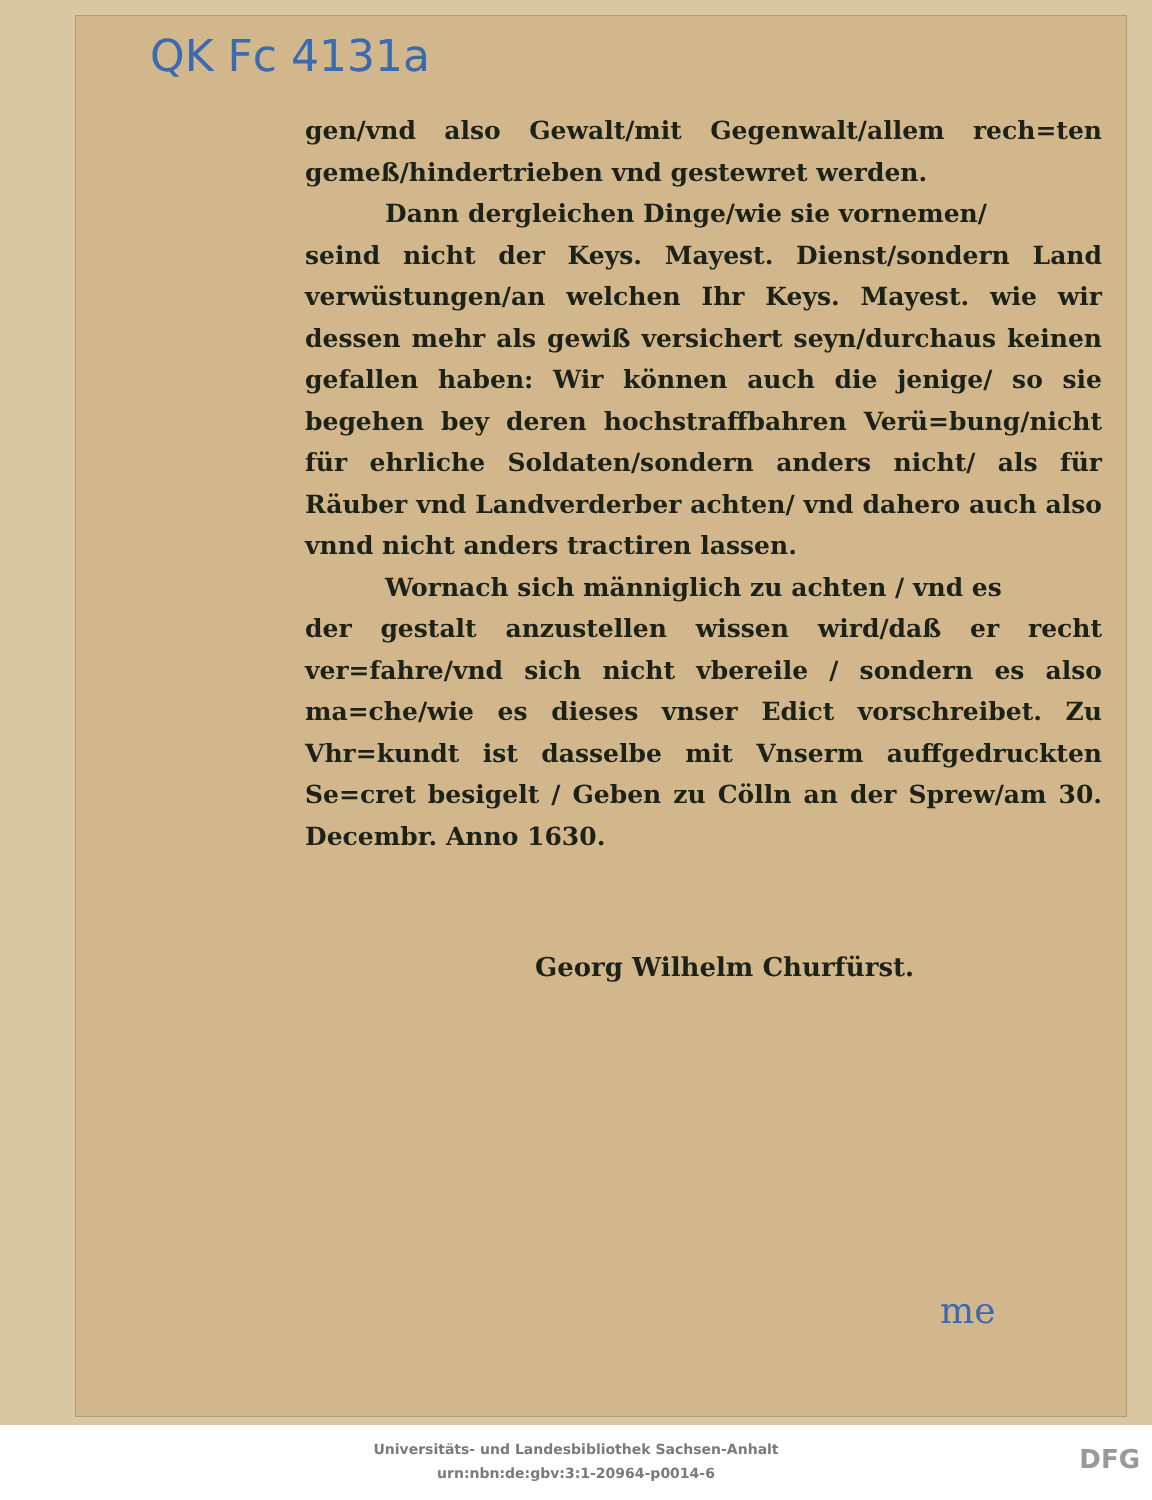QK Fc 4131a
gen/vnd also Gewalt/mit Gegenwalt/allem rech=ten gemeß/hindertrieben vnd gestewret werden.
Dann dergleichen Dinge/wie sie vornemen/
seind nicht der Keys. Mayest. Dienst/sondern Land verwüstungen/an welchen Ihr Keys. Mayest. wie wir dessen mehr als gewiß versichert seyn/durchaus keinen gefallen haben: Wir können auch die jenige/ so sie begehen bey deren hochstraffbahren Verü=bung/nicht für ehrliche Soldaten/sondern anders nicht/ als für Räuber vnd Landverderber achten/ vnd dahero auch also vnnd nicht anders tractiren lassen.
Wornach sich männiglich zu achten / vnd es
der gestalt anzustellen wissen wird/daß er recht ver=fahre/vnd sich nicht vbereile / sondern es also ma=che/wie es dieses vnser Edict vorschreibet. Zu Vhr=kundt ist dasselbe mit Vnserm auffgedruckten Se=cret besigelt / Geben zu Cölln an der Sprew/am 30. Decembr. Anno 1630.
Georg Wilhelm Churfürst.
me
Universitäts- und Landesbibliothek Sachsen-Anhalt
urn:nbn:de:gbv:3:1-20964-p0014-6
DFG